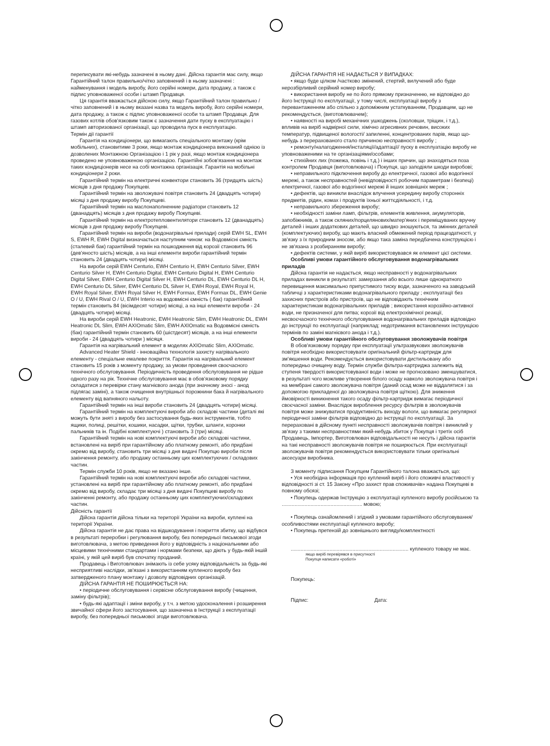переписувати які-небудь зазначені в ньому дані. Дійсна гарантія має силу, якщо Гарантійний талон правильно/чітко заповнений і в ньому зазначені : найменування і модель виробу, його серійні номери, дата продажу, а також є підпис уповноваженої особи і штамп Продавця.
Ця гарантія вважається дійсною силу, якщо Гарантійний талон правильно / чітко заповнений і в ньому вказані назва та модель виробу, його серійні номери, дата продажу, а також є підпис уповноваженої особи та штамп Продавця. Для газових котлів обов'язковим також є зазначення дати пуску в експлуатацію і штамп авторизованої організації, що проводила пуск в експлуатацію.
Термін дії гарантії
Гарантія на кондиціонери, що вимагають спеціального монтажу (крім мобільних), становитиме 3 роки, якщо монтаж кондиціонера виконаний однією із дозволених Монтажною Організацією і 1 рік у разі, якщо монтаж кондиціонера проведено не уповноваженою організацією. Гарантійні зобов'язання на монтаж таких кондиціонерів несе на собі монтажна організація. Гарантія на мобільні кондиціонери 2 роки.
Гарантійний термін на електричні конвектори становить 36 (тридцять шість) місяців з дня продажу Покупцеві.
Гарантійний термін на зволожувачі повітря становить 24 (двадцять чотири) місяці з дня продажу виробу Покупцеві.
Гарантійний термін на маслонаполненние радіатори становить 12 (дванадцять) місяців з дня продажу виробу Покупцеві.
Гарантійний термін на електротепловентилятори становить 12 (дванадцять) місяців з дня продажу виробу Покупцеві.
Гарантійний термін на вироби (водонагрівальні прилади) серій EWH SL, EWH S, EWH R, EWH Digital визначається наступним чином: на Водовмісні ємність (сталевий бак) гарантійний термін на пошкодження від корозії становить 96 (дев'яносто шість) місяців, а на інші елементи вироби гарантійний термін становить 24 (двадцять чотири) місяці.
На вироби серій EWH Centurio, EWH Centurio H, EWH Centurio Silver, EWH Centurio Silver H, EWH Centurio Digital, EWH Centurio Digital H, EWH Centurio Digital Silver, EWH Centurio Digital Silver H, EWH Centurio DL, EWH Centurio DL H, EWH Centurio DL Silver, EWH Centurio DL Silver H, EWH Royal, EWH Royal H, EWH Royal Silver, EWH Royal Silver H, EWH Formax, EWH Formax DL, EWH Genie O / U, EWH Rival O / U, EWH Interio на водовмісні ємність ( бак) гарантійний термін становить 84 (вісімдесят чотири) місяці, а на інші елементи вироби - 24 (двадцять чотири) місяці.
На вироби серій EWH Heatronic, EWH Heatronic Slim, EWH Heatronic DL, EWH Heatronic DL Slim, EWH AXIOmatic Slim, EWH AXIOmatic на Водовмісні ємність (бак) гарантійний термін становить 60 (шістдесят) місяців, а на інші елементи вироби - 24 (двадцять чотири ) місяця.
Гарантія на нагрівальний елемент в моделях AXIOmatic Slim, AXIOmatic.
Advanced Heater Shield - інноваційна технологія захисту нагрівального елементу - спеціальне емалеве покриття. Гарантія на нагрівальний елемент становить 15 років з моменту продажу, за умови проведення своєчасного технічного обслуговування. Періодичність проведення обслуговування не рідше одного разу на рік. Технічне обслуговування має в обов'язковому порядку складатися з перевірки стану магнієвого анода (при значному зносі - анод підлягає заміні), а також очищення внутрішньої порожнини бака й нагрівального елементу від вапняного нальоту.
Гарантійний термін на інші вироби становить 24 (двадцять чотири) місяці.
Гарантійний термін на комплектуючі вироби або складові частини (деталі які можуть бути зняті з виробу без застосування будь-яких інструментів, тобто ящики, полиці, решітки, кошики, насадки, щітки, трубки, шланги, коронки пальників та ін. Подібні комплектуючі ) становить 3 (три) місяці.
Гарантійний термін на нові комплектуючі вироби або складові частини, встановлені на виріб при гарантійному або платному ремонті, або придбані окремо від виробу, становить три місяці з дня видачі Покупцю вироби після закінчення ремонту, або продажу останньому цих комплектуючих / складових частин.
Термін служби 10 років, якщо не вказано інше.
Гарантійний термін на нові комплектуючі вироби або складові частини, установлені на виріб при гарантійному або платному ремонті, або придбані окремо від виробу, складає три місяці з дня видачі Покупцеві виробу по закінченні ремонту, або продажу останньому цих комплектуючих/складових частин.
Дійсність гарантії
Дійсна гарантія дійсна тільки на території України на вироби, куплені на території України.
Дійсна гарантія не дає права на відшкодування і покриття збитку, що відбувся в результаті переробки і регулювання виробу, без попередньої письмової згоди виготовлювача, з метою приведення його у відповідність з національними або місцевими технічними стандартами і нормами безпеки, що діють у будь-якій іншій країні, у якій цей виріб був спочатку проданий.
Продавець і Виготовлювач знімають із себе усяку відповідальність за будь-які несприятливі наслідки, зв'язані з використанням купленого виробу без затвердженого плану монтажу і дозволу відповідних організацій.
ДІЙСНА ГАРАНТІЯ НЕ ПОШИРЮЄТЬСЯ НА:
• періодичне обслуговування і сервісне обслуговування виробу (чищення, заміну фільтрів);
• будь-які адаптації і зміни виробу, у т.ч. з метою удосконалення і розширення звичайної сфери його застосування, що зазначена в Інструкції з експлуатації виробу, без попередньої письмової згоди виготовлювача.
ДІЙСНА ГАРАНТІЯ НЕ НАДАЄТЬСЯ У ВИПАДКАХ:
• якщо буде цілком /частково змінений, стертий, вилучений або буде нерозбірливий серійний номер виробу;
• використання виробу не по його прямому призначенню, не відповідно до його Інструкції по експлуатації, у тому числі, експлуатації виробу з перевантаженням або спільно з допоміжним устаткуванням, Продавцем, що не рекомендується, (виготовлювачем);
• наявності на виробі механічних ушкоджень (сколовши, тріщин, і т.д.), впливів на виріб надмірної сили, хімічно агресивних речовин, високих температур, підвищеної вологості/ запиленні, концентрованих парів, якщо що-небудь з перерахованого стало причиною несправності виробу ;
• ремонту/налагодження/інсталяції/адаптації/ пуску в експлуатацію виробу не уповноваженими на те організаціями/особами;
• стихійних лих (пожежа, повінь і т.д.) і інших причин, що знаходяться поза контролем Продавця (виготовлювача) і Покупця, що заподіяли шкоди виробові;
• неправильного підключення виробу до електричної, газової або водогінної мережі, а також несправностей (невідповідності робочим параметрам і безпеці) електричної, газової або водогінної мережі й інших зовнішніх мереж ;
• дефектів, що виникли внаслідок влучення усередину виробу сторонніх предметів, рідин, комах і продуктів їхньої життєдіяльності, і т.д.
• неправильного збереження виробу;
• необхідності заміни ламп, фільтрів, елементів живлення, акумуляторів, запобіжників, а також скляних/порцелянових/матер'яних і переміщуваних вручну деталей і інших додаткових деталей, що швидко зношуються, та змінних деталей (комплектуючих) виробу, що мають власний обмежений період працездатності, у зв'язку з їх природним зносом, або якщо така заміна передбачена конструкцією і не зв'язана з розбиранням виробу;
• дефектів системи, у якій виріб використовувався як елемент цієї системи.
Особливі умови гарантійного обслуговування водонагрівальних приладів
Дійсна гарантія не надається, якщо несправності у водонагрівальних приладах виникли в результаті: замерзання або всього лише однократного перевищення максимально припустимого тиску води, зазначеного на заводській табличці з характеристиками водонагрівального приладу ; експлуатації без захисних пристроїв або пристроїв, що не відповідають технічним характеристикам водонагрівальних приладів ; використання корозійно-активної води, не призначеної для питва; корозії від електрохімічної реакції, несвоєчасного технічного обслуговування водонагрівальних приладів відповідно до інструкції по експлуатації (наприклад: недотримання встановлених інструкцією термінів по заміні магнієвого анода і т.д.).
Особливі умови гарантійного обслуговування зволожувачів повітря
В обов'язковому порядку при експлуатації ультразвукових зволожувачів повітря необхідно використовувати оригінальний фільтр-картридж для зм'якшення води. Рекомендується використовувати дистильовану або попередньо очищену воду. Термін служби фільтра-картриджа залежить від ступеня твердості використовуваної води і може не прогнозовано зменшуватися, в результаті чого можливе утворення білого осаду навколо зволожувача повітря і на мембрані самого зволожувача повітря (даний осад може не віддалятися і за допомогою прикладеної до зволожувача повітря щіткою). Для зниження ймовірності виникнення такого осаду фільтр-картридж вимагає періодичної своєчасної заміни. Внаслідок вироблення ресурсу фільтрів в зволожувачів повітря може знижуватися продуктивність виходу вологи, що вимагає регулярної періодичної заміни фільтрів відповідно до інструкції по експлуатації. За перераховані в дійсному пункті несправності зволожувачів повітря і виниклий у зв'язку з такими несправностями який-небудь збиток у Покупця і третіх осіб Продавець, Імпортер, Виготовлювач відповідальності не несуть і дійсна гарантія на такі несправності зволожувачів повітря не поширюється. При експлуатації зволожувачів повітря рекомендується використовувати тільки оригінальні аксесуари виробника.
З моменту підписання Покупцем Гарантійного талона вважається, що:
• Уся необхідна інформація про куплений виріб і його споживчі властивості у відповідності зі ст. 15 Закону «Про захист прав споживачів» надана Покупцеві в повному обсязі;
• Покупець одержав Інструкцію з експлуатації купленого виробу російською та ........................................................ мовою;
• Покупець ознайомлений і згідний з умовами гарантійного обслуговування/особливостями експлуатації купленого виробу;
• Покупець претензій до зовнішнього вигляду/комплектності
.................................................................................. купленого товару не має.
якщо виріб перевірявся в присутності
Покупця написати «роботі»
Покупець:
Підпис: Дата: